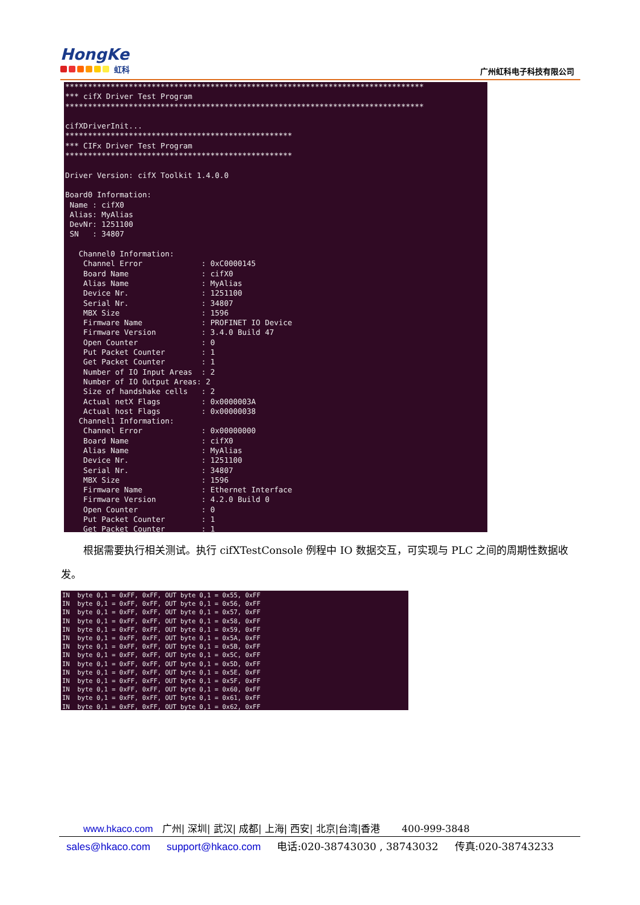HongKe
虹科
广州虹科电子科技有限公司
******************************************************************************* *** cifX Driver Test Program ******************************************************************************* cifXDriverInit... ************************************************** *** CIFx Driver Test Program ************************************************** Driver Version: cifX Toolkit 1.4.0.0 Board0 Information: Name : cifX0 Alias: MyAlias DevNr: 1251100 SN : 34807 Channel0 Information: Channel Error : 0xC0000145 Board Name : cifX0 Alias Name : MyAlias Device Nr. : 1251100 Serial Nr. : 34807 MBX Size : 1596 Firmware Name : PROFINET IO Device Firmware Version : 3.4.0 Build 47 Open Counter : 0 Put Packet Counter : 1 Get Packet Counter : 1 Number of IO Input Areas : 2 Number of IO Output Areas: 2 Size of handshake cells : 2 Actual netX Flags : 0x0000003A Actual host Flags : 0x00000038 Channel1 Information: Channel Error : 0x00000000 Board Name : cifX0 Alias Name : MyAlias Device Nr. : 1251100 Serial Nr. : 34807 MBX Size : 1596 Firmware Name : Ethernet Interface Firmware Version : 4.2.0 Build 0 Open Counter : 0 Put Packet Counter : 1 Get Packet Counter : 1
根据需要执行相关测试。执行 cifXTestConsole 例程中 IO 数据交互，可实现与 PLC 之间的周期性数据收发。
IN byte 0,1 = 0xFF, 0xFF, OUT byte 0,1 = 0x55, 0xFF IN byte 0,1 = 0xFF, 0xFF, OUT byte 0,1 = 0x56, 0xFF IN byte 0,1 = 0xFF, 0xFF, OUT byte 0,1 = 0x57, 0xFF IN byte 0,1 = 0xFF, 0xFF, OUT byte 0,1 = 0x58, 0xFF IN byte 0,1 = 0xFF, 0xFF, OUT byte 0,1 = 0x59, 0xFF IN byte 0,1 = 0xFF, 0xFF, OUT byte 0,1 = 0x5A, 0xFF IN byte 0,1 = 0xFF, 0xFF, OUT byte 0,1 = 0x5B, 0xFF IN byte 0,1 = 0xFF, 0xFF, OUT byte 0,1 = 0x5C, 0xFF IN byte 0,1 = 0xFF, 0xFF, OUT byte 0,1 = 0x5D, 0xFF IN byte 0,1 = 0xFF, 0xFF, OUT byte 0,1 = 0x5E, 0xFF IN byte 0,1 = 0xFF, 0xFF, OUT byte 0,1 = 0x5F, 0xFF IN byte 0,1 = 0xFF, 0xFF, OUT byte 0,1 = 0x60, 0xFF IN byte 0,1 = 0xFF, 0xFF, OUT byte 0,1 = 0x61, 0xFF IN byte 0,1 = 0xFF, 0xFF, OUT byte 0,1 = 0x62, 0xFF
www.hkaco.com 广州| 深圳| 武汉| 成都| 上海| 西安| 北京|台湾|香港 400-999-3848
sales@hkaco.com support@hkaco.com 电话:020-38743030 , 38743032 传真:020-38743233